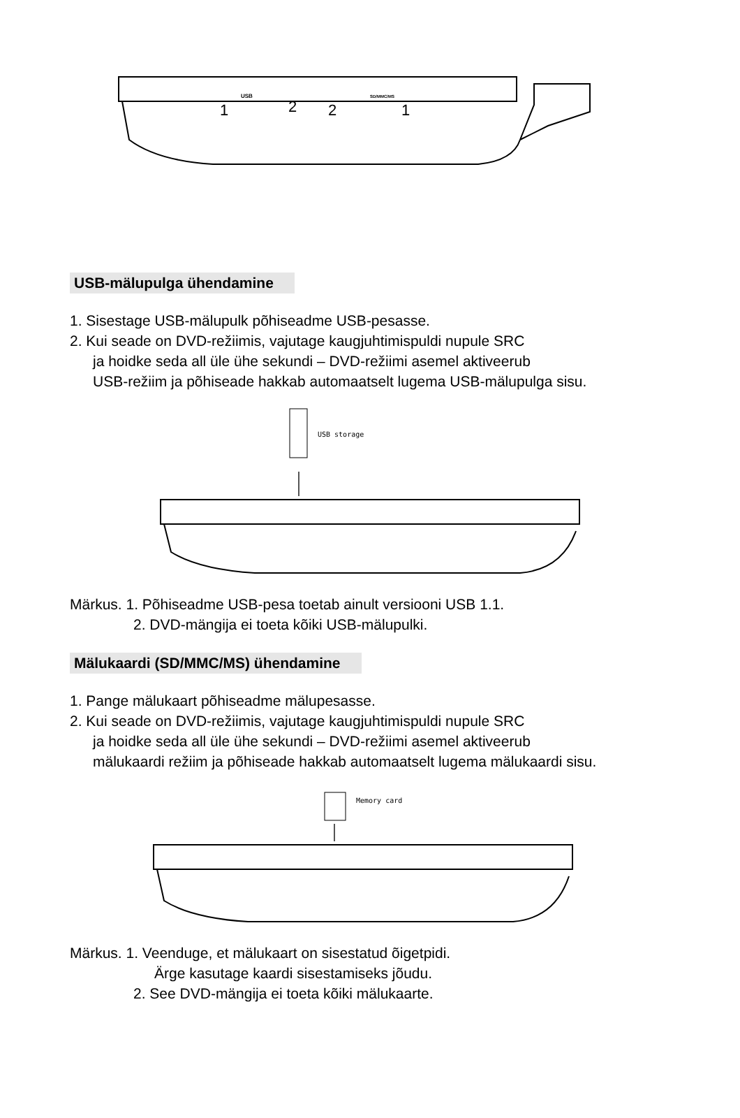USB
SD/MMC/MS
1
2
2
1
USB-mälupulga ühendamine
1. Sisestage USB-mälupulk põhiseadme USB-pesasse.
2. Kui seade on DVD-režiimis, vajutage kaugjuhtimispuldi nupule SRC
ja hoidke seda all üle ühe sekundi – DVD-režiimi asemel aktiveerub
USB-režiim ja põhiseade hakkab automaatselt lugema USB-mälupulga sisu.
USB storage
Märkus. 1. Põhiseadme USB-pesa toetab ainult versiooni USB 1.1.
2. DVD-mängija ei toeta kõiki USB-mälupulki.
Mälukaardi (SD/MMC/MS) ühendamine
1. Pange mälukaart põhiseadme mälupesasse.
2. Kui seade on DVD-režiimis, vajutage kaugjuhtimispuldi nupule SRC
ja hoidke seda all üle ühe sekundi – DVD-režiimi asemel aktiveerub
mälukaardi režiim ja põhiseade hakkab automaatselt lugema mälukaardi sisu.
Memory card
Märkus. 1. Veenduge, et mälukaart on sisestatud õigetpidi.
Ärge kasutage kaardi sisestamiseks jõudu.
2. See DVD-mängija ei toeta kõiki mälukaarte.